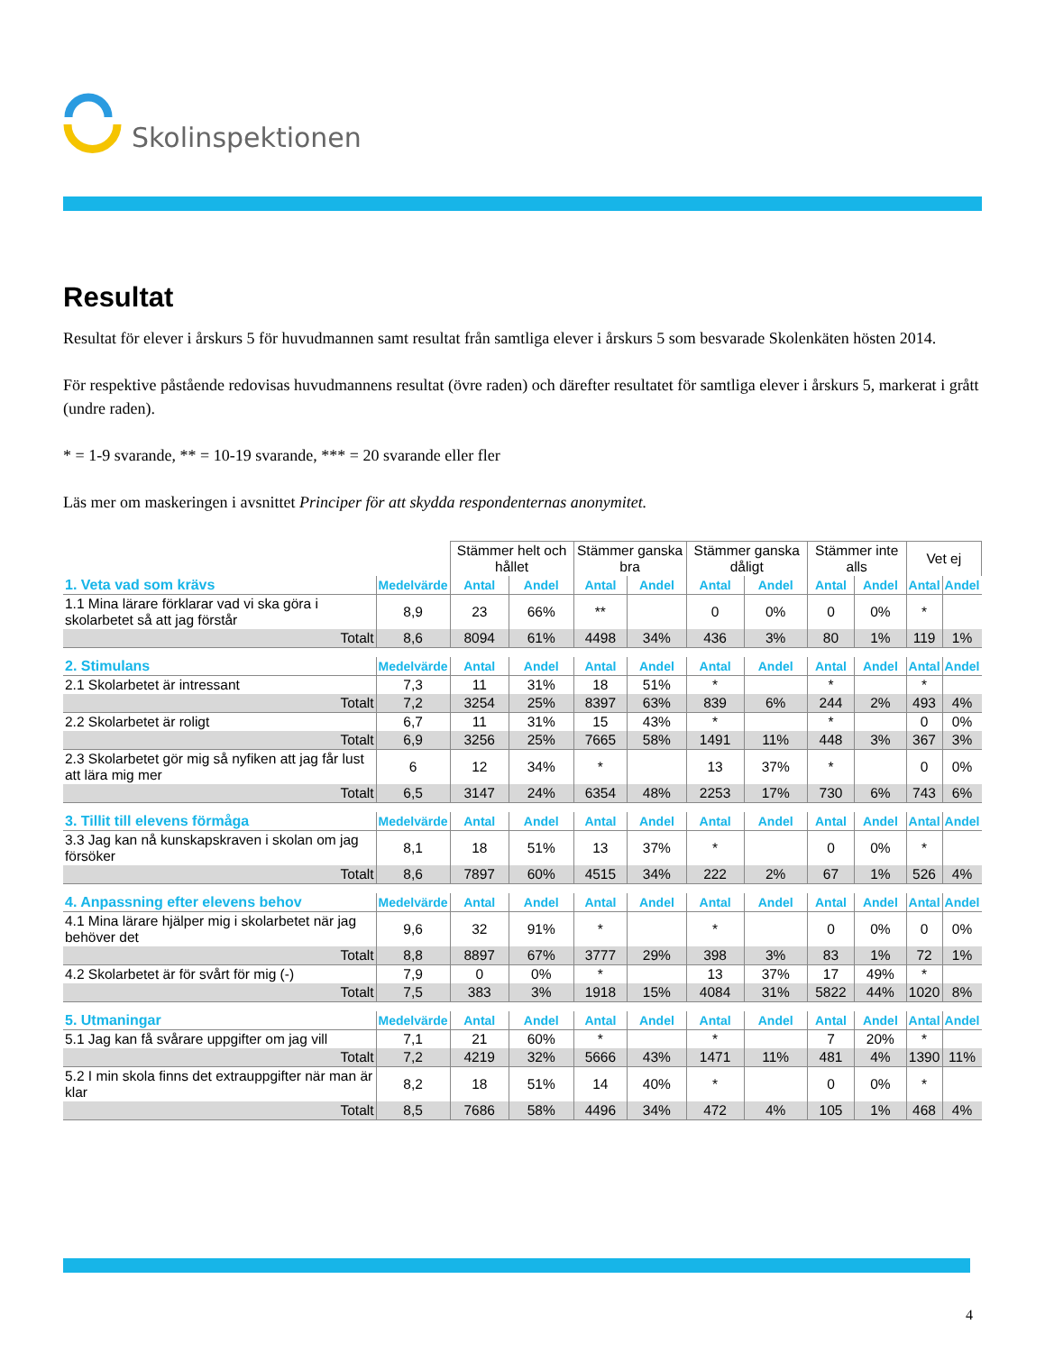Skolinspektionen
Resultat
Resultat för elever i årskurs 5 för huvudmannen samt resultat från samtliga elever i årskurs 5 som besvarade Skolenkäten hösten 2014.
För respektive påstående redovisas huvudmannens resultat (övre raden) och därefter resultatet för samtliga elever i årskurs 5, markerat i grått (undre raden).
* = 1-9 svarande, ** = 10-19 svarande, *** = 20 svarande eller fler
Läs mer om maskeringen i avsnittet Principer för att skydda respondenternas anonymitet.
| | | Stämmer helt och hållet | | Stämmer ganska bra | | Stämmer ganska dåligt | | Stämmer inte alls | | Vet ej | |
| --- | --- | --- | --- | --- | --- | --- | --- | --- | --- | --- | --- |
| 1. Veta vad som krävs | Medelvärde | Antal | Andel | Antal | Andel | Antal | Andel | Antal | Andel | Antal | Andel |
| 1.1 Mina lärare förklarar vad vi ska göra i skolarbetet så att jag förstår | 8,9 | 23 | 66% | ** | | 0 | 0% | 0 | 0% | * | |
| Totalt | 8,6 | 8094 | 61% | 4498 | 34% | 436 | 3% | 80 | 1% | 119 | 1% |
| 2. Stimulans | Medelvärde | Antal | Andel | Antal | Andel | Antal | Andel | Antal | Andel | Antal | Andel |
| 2.1 Skolarbetet är intressant | 7,3 | 11 | 31% | 18 | 51% | * | | * | | * | |
| Totalt | 7,2 | 3254 | 25% | 8397 | 63% | 839 | 6% | 244 | 2% | 493 | 4% |
| 2.2 Skolarbetet är roligt | 6,7 | 11 | 31% | 15 | 43% | * | | * | | 0 | 0% |
| Totalt | 6,9 | 3256 | 25% | 7665 | 58% | 1491 | 11% | 448 | 3% | 367 | 3% |
| 2.3 Skolarbetet gör mig så nyfiken att jag får lust att lära mig mer | 6 | 12 | 34% | * | | 13 | 37% | * | | 0 | 0% |
| Totalt | 6,5 | 3147 | 24% | 6354 | 48% | 2253 | 17% | 730 | 6% | 743 | 6% |
| 3. Tillit till elevens förmåga | Medelvärde | Antal | Andel | Antal | Andel | Antal | Andel | Antal | Andel | Antal | Andel |
| 3.3 Jag kan nå kunskapskraven i skolan om jag försöker | 8,1 | 18 | 51% | 13 | 37% | * | | 0 | 0% | * | |
| Totalt | 8,6 | 7897 | 60% | 4515 | 34% | 222 | 2% | 67 | 1% | 526 | 4% |
| 4. Anpassning efter elevens behov | Medelvärde | Antal | Andel | Antal | Andel | Antal | Andel | Antal | Andel | Antal | Andel |
| 4.1 Mina lärare hjälper mig i skolarbetet när jag behöver det | 9,6 | 32 | 91% | * | | * | | 0 | 0% | 0 | 0% |
| Totalt | 8,8 | 8897 | 67% | 3777 | 29% | 398 | 3% | 83 | 1% | 72 | 1% |
| 4.2 Skolarbetet är för svårt för mig (-) | 7,9 | 0 | 0% | * | | 13 | 37% | 17 | 49% | * | |
| Totalt | 7,5 | 383 | 3% | 1918 | 15% | 4084 | 31% | 5822 | 44% | 1020 | 8% |
| 5. Utmaningar | Medelvärde | Antal | Andel | Antal | Andel | Antal | Andel | Antal | Andel | Antal | Andel |
| 5.1 Jag kan få svårare uppgifter om jag vill | 7,1 | 21 | 60% | * | | * | | 7 | 20% | * | |
| Totalt | 7,2 | 4219 | 32% | 5666 | 43% | 1471 | 11% | 481 | 4% | 1390 | 11% |
| 5.2 I min skola finns det extrauppgifter när man är klar | 8,2 | 18 | 51% | 14 | 40% | * | | 0 | 0% | * | |
| Totalt | 8,5 | 7686 | 58% | 4496 | 34% | 472 | 4% | 105 | 1% | 468 | 4% |
4